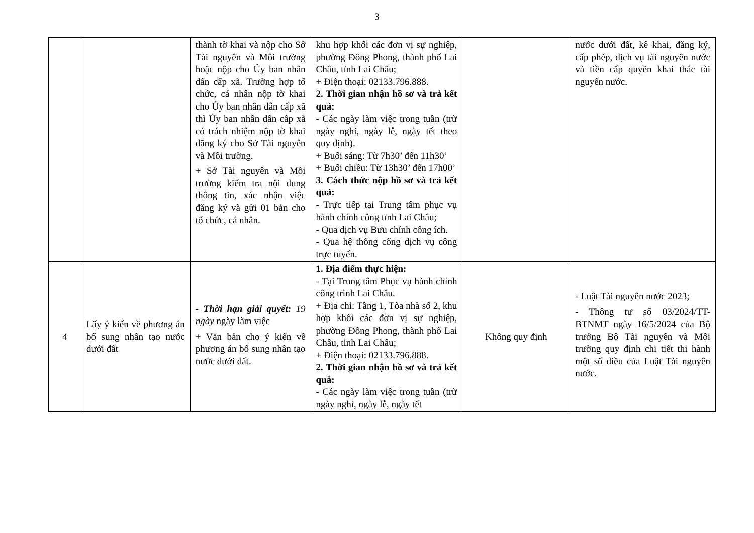3
| | | thành tờ khai và nộp cho Sở Tài nguyên và Môi trường hoặc nộp cho Ủy ban nhân dân cấp xã. Trường hợp tổ chức, cá nhân nộp tờ khai cho Ủy ban nhân dân cấp xã thì Ủy ban nhân dân cấp xã có trách nhiệm nộp tờ khai đăng ký cho Sở Tài nguyên và Môi trường. + Sở Tài nguyên và Môi trường kiểm tra nội dung thông tin, xác nhận việc đăng ký và gửi 01 bản cho tổ chức, cá nhân. | khu hợp khối các đơn vị sự nghiệp, phường Đông Phong, thành phố Lai Châu, tỉnh Lai Châu; + Điện thoại: 02133.796.888. 2. Thời gian nhận hồ sơ và trả kết quả: - Các ngày làm việc trong tuần (trừ ngày nghỉ, ngày lễ, ngày tết theo quy định). + Buổi sáng: Từ 7h30’ đến 11h30’ + Buổi chiều: Từ 13h30’ đến 17h00’ 3. Cách thức nộp hồ sơ và trả kết quả: - Trực tiếp tại Trung tâm phục vụ hành chính công tỉnh Lai Châu; - Qua dịch vụ Bưu chính công ích. - Qua hệ thống cổng dịch vụ công trực tuyến. | | nước dưới đất, kê khai, đăng ký, cấp phép, dịch vụ tài nguyên nước và tiền cấp quyền khai thác tài nguyên nước. |
| 4 | Lấy ý kiến về phương án bổ sung nhân tạo nước dưới đất | - Thời hạn giải quyết: 19 ngày ngày làm việc + Văn bản cho ý kiến về phương án bổ sung nhân tạo nước dưới đất. | 1. Địa điểm thực hiện: - Tại Trung tâm Phục vụ hành chính công trình Lai Châu. + Địa chỉ: Tầng 1, Tòa nhà số 2, khu hợp khối các đơn vị sự nghiệp, phường Đông Phong, thành phố Lai Châu, tỉnh Lai Châu; + Điện thoại: 02133.796.888. 2. Thời gian nhận hồ sơ và trả kết quả: - Các ngày làm việc trong tuần (trừ ngày nghỉ, ngày lễ, ngày tết | Không quy định | - Luật Tài nguyên nước 2023; - Thông tư số 03/2024/TT-BTNMT ngày 16/5/2024 của Bộ trưởng Bộ Tài nguyên và Môi trường quy định chi tiết thi hành một số điều của Luật Tài nguyên nước. |